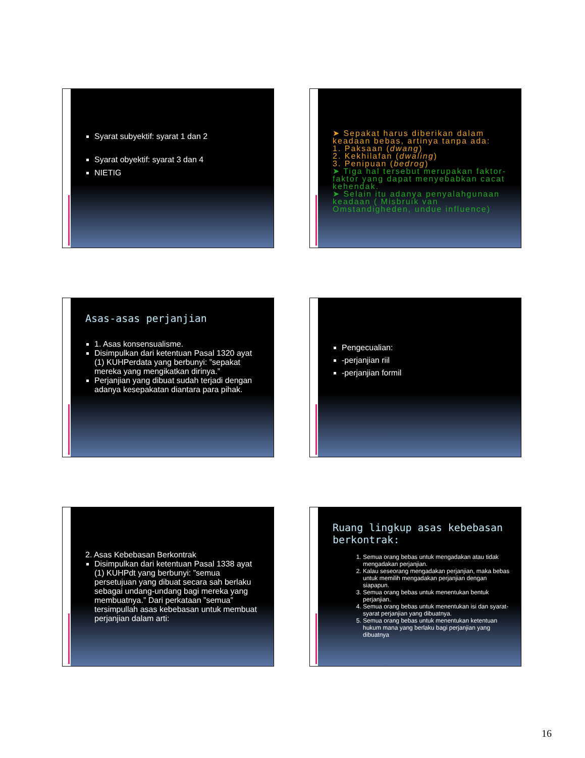Syarat subyektif: syarat 1 dan 2
Syarat obyektif: syarat 3 dan 4
NIETIG
➤ Sepakat harus diberikan dalam keadaan bebas, artinya tanpa ada:
1. Paksaan (dwang)
2. Kekhilafan (dwaling)
3. Penipuan (bedrog)
➤ Tiga hal tersebut merupakan faktor-faktor yang dapat menyebabkan cacat kehendak.
➤ Selain itu adanya penyalahgunaan keadaan ( Misbruik van Omstandigheden, undue influence)
Asas-asas perjanjian
1. Asas konsensualisme.
Disimpulkan dari ketentuan Pasal 1320 ayat (1) KUHPerdata yang berbunyi: ”sepakat mereka yang mengikatkan dirinya.”
Perjanjian yang dibuat sudah terjadi dengan adanya kesepakatan diantara para pihak.
Pengecualian:
-perjanjian riil
-perjanjian formil
2. Asas Kebebasan Berkontrak
Disimpulkan dari ketentuan Pasal 1338 ayat (1) KUHPdt yang berbunyi: ”semua persetujuan yang dibuat secara sah berlaku sebagai undang-undang bagi mereka yang membuatnya.” Dari perkataan ”semua” tersimpullah asas kebebasan untuk membuat perjanjian dalam arti:
Ruang lingkup asas kebebasan berkontrak:
1. Semua orang bebas untuk mengadakan atau tidak mengadakan perjanjian.
2. Kalau seseorang mengadakan perjanjian, maka bebas untuk memilih mengadakan perjanjian dengan siapapun.
3. Semua orang bebas untuk menentukan bentuk perjanjian.
4. Semua orang bebas untuk menentukan isi dan syarat-syarat perjanjian yang dibuatnya.
5. Semua orang bebas untuk menentukan ketentuan hukum mana yang berlaku bagi perjanjian yang dibuatnya
16